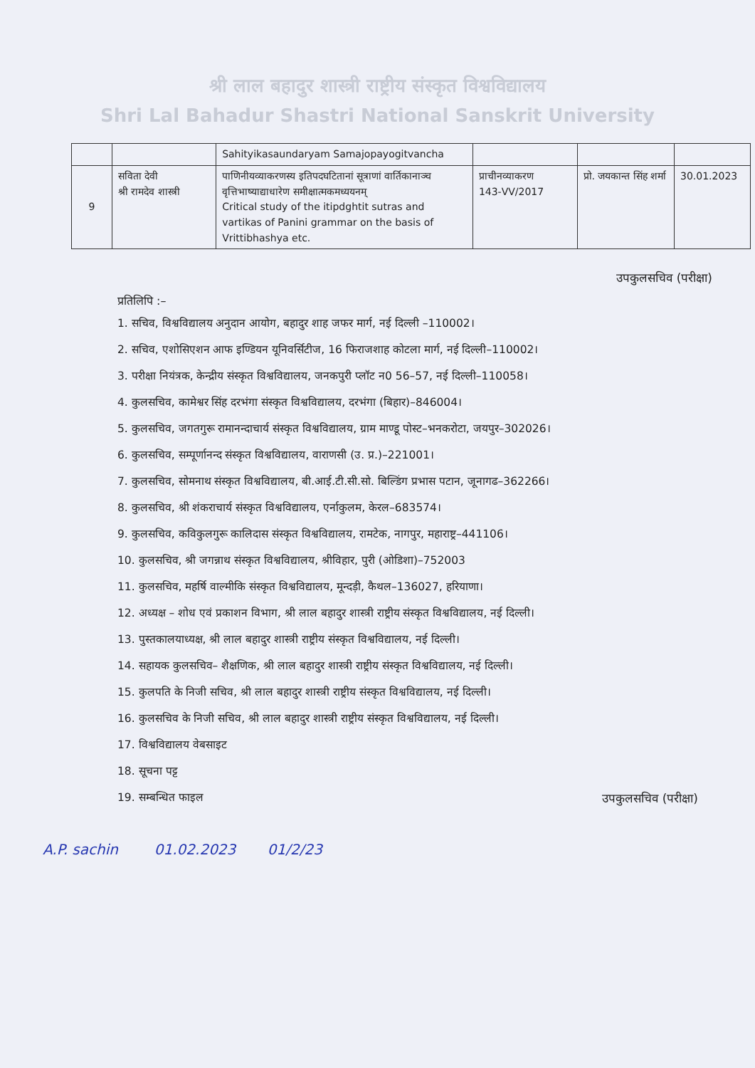श्री लाल बहादुर शास्त्री राष्ट्रीय संस्कृत विश्वविद्यालय
Shri Lal Bahadur Shastri National Sanskrit University
| | | Sahityikasaundaryam Samajopayogitvancha | | | |
| 9 | सविता देवी श्री रामदेव शास्त्री | पाणिनीयव्याकरणस्य इतिपदघटितानां सूत्राणां वार्तिकानाञ्च वृत्तिभाष्याद्याधारेण समीक्षात्मकमध्ययनम् Critical study of the itipdghtit sutras and vartikas of Panini grammar on the basis of Vrittibhashya etc. | प्राचीनव्याकरण 143-VV/2017 | प्रो. जयकान्त सिंह शर्मा | 30.01.2023 |
उपकुलसचिव (परीक्षा)
प्रतिलिपि :–
1. सचिव, विश्वविद्यालय अनुदान आयोग, बहादुर शाह जफर मार्ग, नई दिल्ली –110002।
2. सचिव, एशोसिएशन आफ इण्डियन यूनिवर्सिटीज, 16 फिराजशाह कोटला मार्ग, नई दिल्ली–110002।
3. परीक्षा नियंत्रक, केन्द्रीय संस्कृत विश्वविद्यालय, जनकपुरी प्लॉट न0 56–57, नई दिल्ली–110058।
4. कुलसचिव, कामेश्वर सिंह दरभंगा संस्कृत विश्वविद्यालय, दरभंगा (बिहार)–846004।
5. कुलसचिव, जगतगुरू रामानन्दाचार्य संस्कृत विश्वविद्यालय, ग्राम माण्डू पोस्ट–भनकरोटा, जयपुर–302026।
6. कुलसचिव, सम्पूर्णानन्द संस्कृत विश्वविद्यालय, वाराणसी (उ. प्र.)–221001।
7. कुलसचिव, सोमनाथ संस्कृत विश्वविद्यालय, बी.आई.टी.सी.सो. बिल्डिंग प्रभास पटान, जूनागढ–362266।
8. कुलसचिव, श्री शंकराचार्य संस्कृत विश्वविद्यालय, एर्नाकुलम, केरल–683574।
9. कुलसचिव, कविकुलगुरू कालिदास संस्कृत विश्वविद्यालय, रामटेक, नागपुर, महाराष्ट्र–441106।
10. कुलसचिव, श्री जगन्नाथ संस्कृत विश्वविद्यालय, श्रीविहार, पुरी (ओडिशा)–752003
11. कुलसचिव, महर्षि वाल्मीकि संस्कृत विश्वविद्यालय, मून्दड़ी, कैथल–136027, हरियाणा।
12. अध्यक्ष – शोध एवं प्रकाशन विभाग, श्री लाल बहादुर शास्त्री राष्ट्रीय संस्कृत विश्वविद्यालय, नई दिल्ली।
13. पुस्तकालयाध्यक्ष, श्री लाल बहादुर शास्त्री राष्ट्रीय संस्कृत विश्वविद्यालय, नई दिल्ली।
14. सहायक कुलसचिव– शैक्षणिक, श्री लाल बहादुर शास्त्री राष्ट्रीय संस्कृत विश्वविद्यालय, नई दिल्ली।
15. कुलपति के निजी सचिव, श्री लाल बहादुर शास्त्री राष्ट्रीय संस्कृत विश्वविद्यालय, नई दिल्ली।
16. कुलसचिव के निजी सचिव, श्री लाल बहादुर शास्त्री राष्ट्रीय संस्कृत विश्वविद्यालय, नई दिल्ली।
17. विश्वविद्यालय वेबसाइट
18. सूचना पट्ट
19. सम्बन्धित फाइल उपकुलसचिव (परीक्षा)
A.P. sachin 01.02.2023 01/2/23